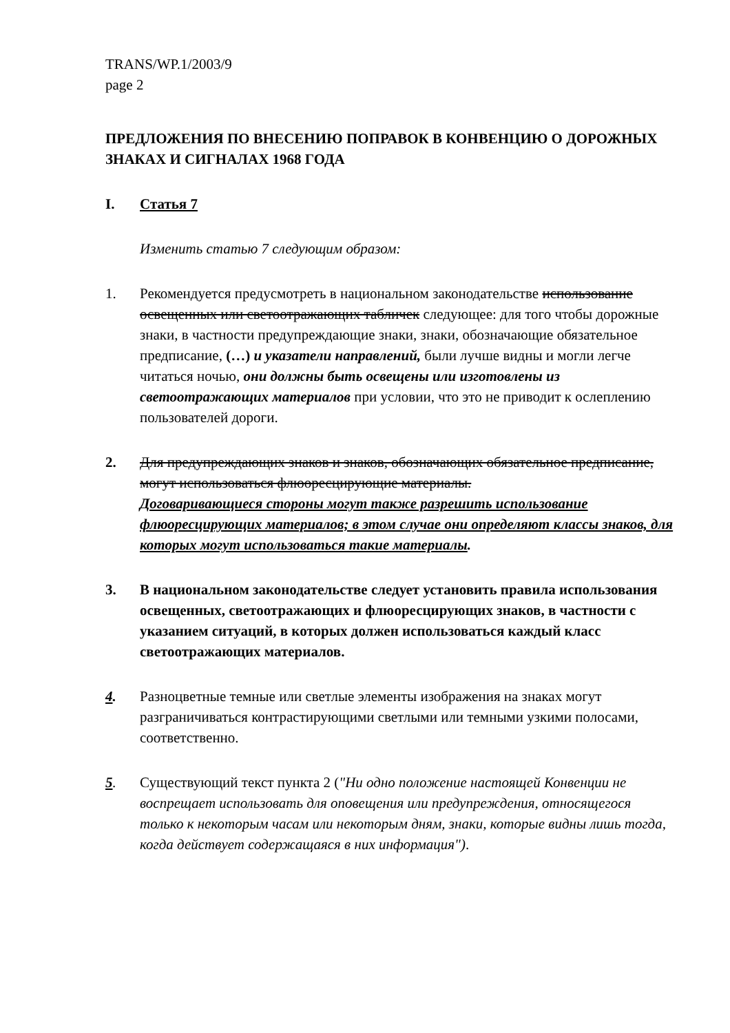TRANS/WP.1/2003/9
page 2
ПРЕДЛОЖЕНИЯ ПО ВНЕСЕНИЮ ПОПРАВОК В КОНВЕНЦИЮ О ДОРОЖНЫХ ЗНАКАХ И СИГНАЛАХ 1968 ГОДА
I. Статья 7
Изменить статью 7 следующим образом:
1. Рекомендуется предусмотреть в национальном законодательстве использование освещенных или светоотражающих табличек следующее: для того чтобы дорожные знаки, в частности предупреждающие знаки, знаки, обозначающие обязательное предписание, (…) и указатели направлений, были лучше видны и могли легче читаться ночью, они должны быть освещены или изготовлены из светоотражающих материалов при условии, что это не приводит к ослеплению пользователей дороги.
2. Для предупреждающих знаков и знаков, обозначающих обязательное предписание, могут использоваться флюоресцирующие материалы.
Договаривающиеся стороны могут также разрешить использование флюоресцирующих материалов; в этом случае они определяют классы знаков, для которых могут использоваться такие материалы.
3. В национальном законодательстве следует установить правила использования освещенных, светоотражающих и флюоресцирующих знаков, в частности с указанием ситуаций, в которых должен использоваться каждый класс светоотражающих материалов.
4. Разноцветные темные или светлые элементы изображения на знаках могут разграничиваться контрастирующими светлыми или темными узкими полосами, соответственно.
5. Существующий текст пункта 2 ("Ни одно положение настоящей Конвенции не воспрещает использовать для оповещения или предупреждения, относящегося только к некоторым часам или некоторым дням, знаки, которые видны лишь тогда, когда действует содержащаяся в них информация").